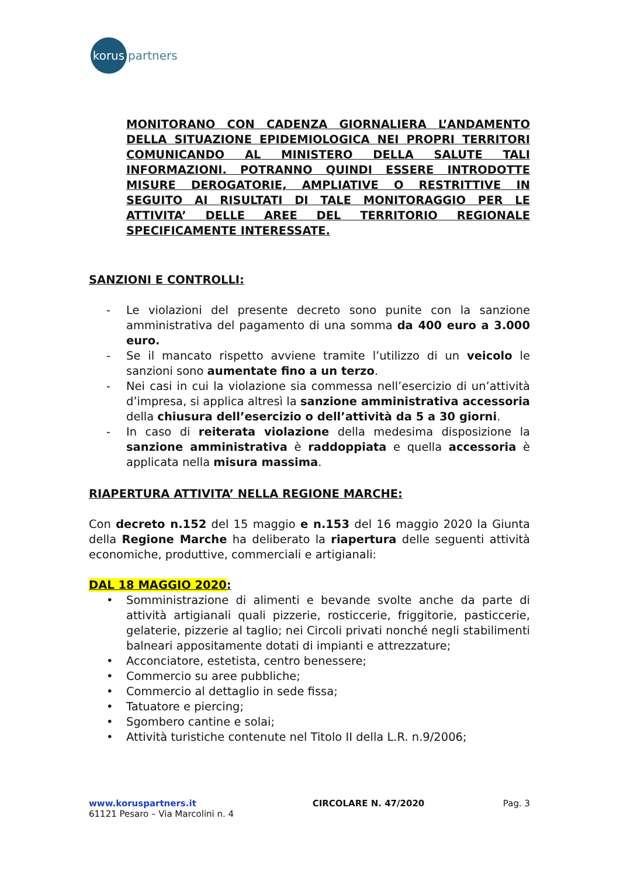korus
partners
MONITORANO CON CADENZA GIORNALIERA L’ANDAMENTO DELLA SITUAZIONE EPIDEMIOLOGICA NEI PROPRI TERRITORI COMUNICANDO AL MINISTERO DELLA SALUTE TALI INFORMAZIONI. POTRANNO QUINDI ESSERE INTRODOTTE MISURE DEROGATORIE, AMPLIATIVE O RESTRITTIVE IN SEGUITO AI RISULTATI DI TALE MONITORAGGIO PER LE ATTIVITA’ DELLE AREE DEL TERRITORIO REGIONALE SPECIFICAMENTE INTERESSATE.
SANZIONI E CONTROLLI:
- Le violazioni del presente decreto sono punite con la sanzione amministrativa del pagamento di una somma da 400 euro a 3.000 euro.
- Se il mancato rispetto avviene tramite l’utilizzo di un veicolo le sanzioni sono aumentate fino a un terzo.
- Nei casi in cui la violazione sia commessa nell’esercizio di un’attività d’impresa, si applica altresì la sanzione amministrativa accessoria della chiusura dell’esercizio o dell’attività da 5 a 30 giorni.
- In caso di reiterata violazione della medesima disposizione la sanzione amministrativa è raddoppiata e quella accessoria è applicata nella misura massima.
RIAPERTURA ATTIVITA’ NELLA REGIONE MARCHE:
Con decreto n.152 del 15 maggio e n.153 del 16 maggio 2020 la Giunta della Regione Marche ha deliberato la riapertura delle seguenti attività economiche, produttive, commerciali e artigianali:
DAL 18 MAGGIO 2020:
• Somministrazione di alimenti e bevande svolte anche da parte di attività artigianali quali pizzerie, rosticcerie, friggitorie, pasticcerie, gelaterie, pizzerie al taglio; nei Circoli privati nonché negli stabilimenti balneari appositamente dotati di impianti e attrezzature;
• Acconciatore, estetista, centro benessere;
• Commercio su aree pubbliche;
• Commercio al dettaglio in sede fissa;
• Tatuatore e piercing;
• Sgombero cantine e solai;
• Attività turistiche contenute nel Titolo II della L.R. n.9/2006;
www.koruspartners.it
61121 Pesaro – Via Marcolini n. 4
CIRCOLARE N. 47/2020 Pag. 3